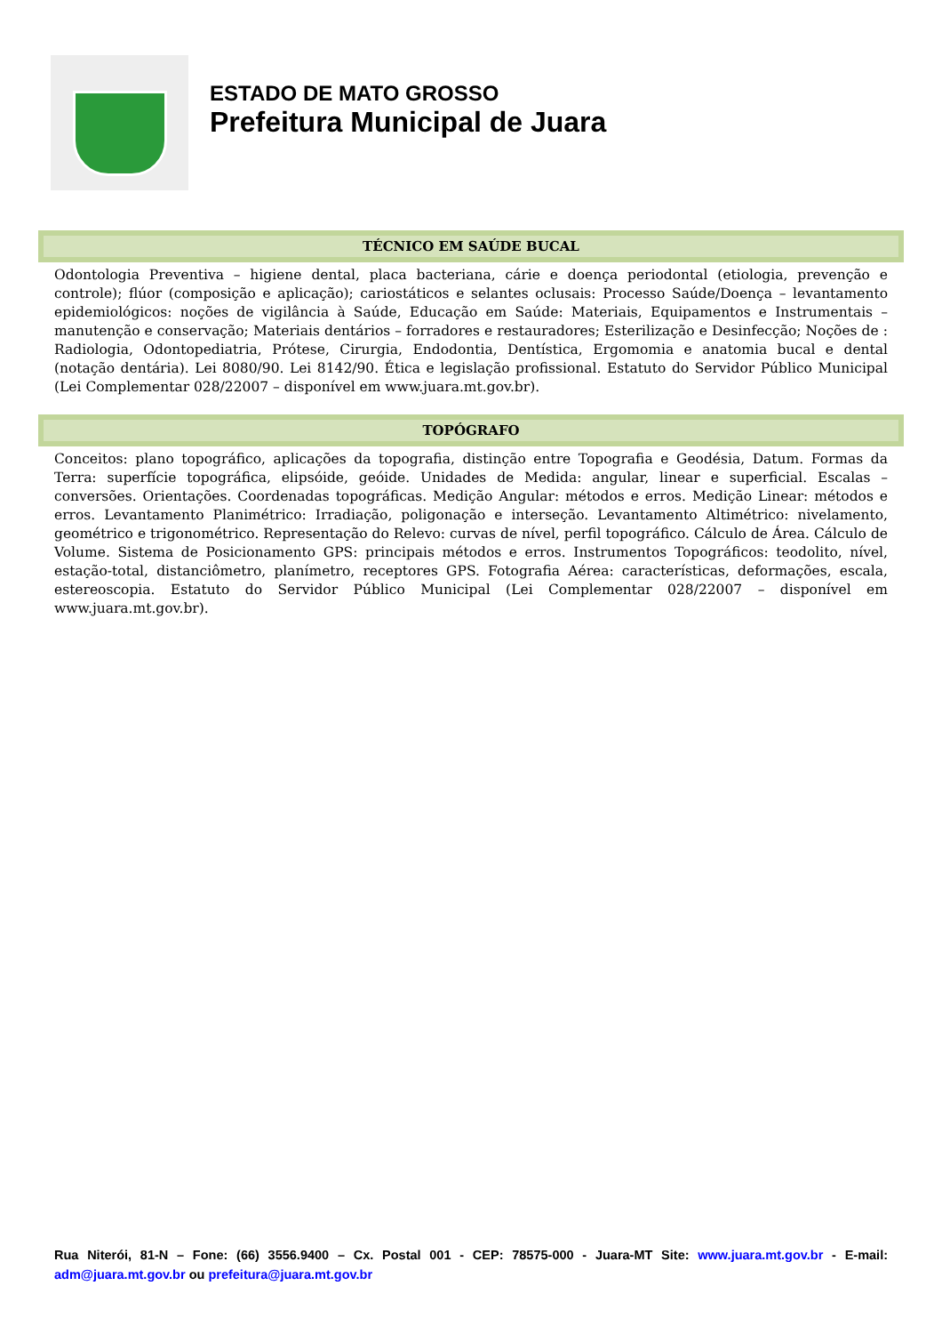ESTADO DE MATO GROSSO
Prefeitura Municipal de Juara
TÉCNICO EM SAÚDE BUCAL
Odontologia Preventiva – higiene dental, placa bacteriana, cárie e doença periodontal (etiologia, prevenção e controle); flúor (composição e aplicação); cariostáticos e selantes oclusais: Processo Saúde/Doença – levantamento epidemiológicos: noções de vigilância à Saúde, Educação em Saúde: Materiais, Equipamentos e Instrumentais – manutenção e conservação; Materiais dentários – forradores e restauradores; Esterilização e Desinfecção; Noções de : Radiologia, Odontopediatria, Prótese, Cirurgia, Endodontia, Dentística, Ergomomia e anatomia bucal e dental (notação dentária). Lei 8080/90. Lei 8142/90. Ética e legislação profissional. Estatuto do Servidor Público Municipal (Lei Complementar 028/22007 – disponível em www.juara.mt.gov.br).
TOPÓGRAFO
Conceitos: plano topográfico, aplicações da topografia, distinção entre Topografia e Geodésia, Datum. Formas da Terra: superfície topográfica, elipsóide, geóide. Unidades de Medida: angular, linear e superficial. Escalas – conversões. Orientações. Coordenadas topográficas. Medição Angular: métodos e erros. Medição Linear: métodos e erros. Levantamento Planimétrico: Irradiação, poligonação e interseção. Levantamento Altimétrico: nivelamento, geométrico e trigonométrico. Representação do Relevo: curvas de nível, perfil topográfico. Cálculo de Área. Cálculo de Volume. Sistema de Posicionamento GPS: principais métodos e erros. Instrumentos Topográficos: teodolito, nível, estação-total, distanciômetro, planímetro, receptores GPS. Fotografia Aérea: características, deformações, escala, estereoscopia. Estatuto do Servidor Público Municipal (Lei Complementar 028/22007 – disponível em www.juara.mt.gov.br).
Rua Niterói, 81-N – Fone: (66) 3556.9400 – Cx. Postal 001 - CEP: 78575-000 - Juara-MT Site: www.juara.mt.gov.br - E-mail: adm@juara.mt.gov.br ou prefeitura@juara.mt.gov.br